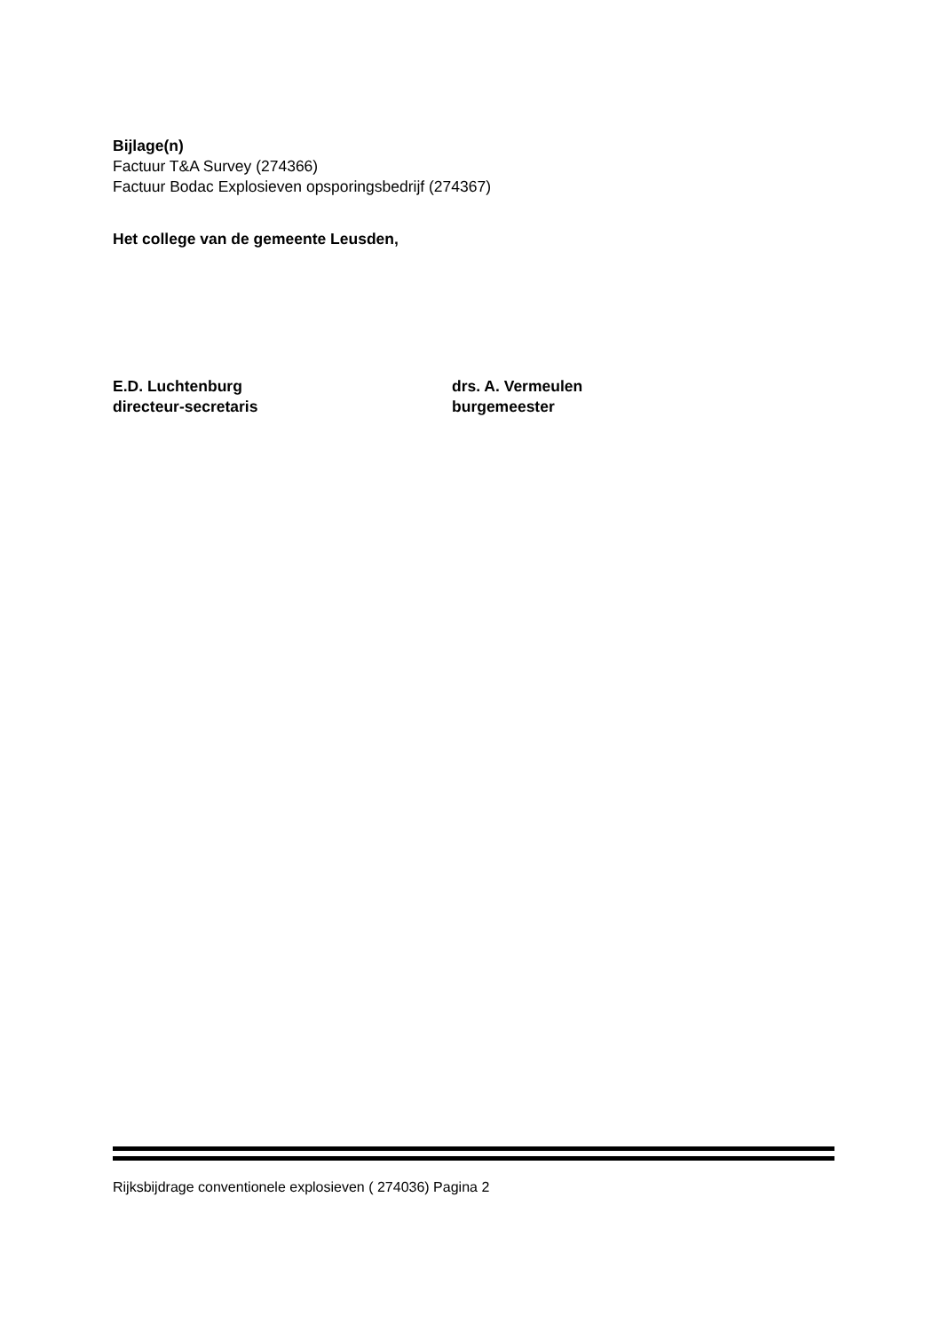Bijlage(n)
Factuur T&A Survey (274366)
Factuur Bodac Explosieven opsporingsbedrijf (274367)
Het college van de gemeente Leusden,
E.D. Luchtenburg
directeur-secretaris
drs. A. Vermeulen
burgemeester
Rijksbijdrage conventionele explosieven ( 274036) Pagina 2